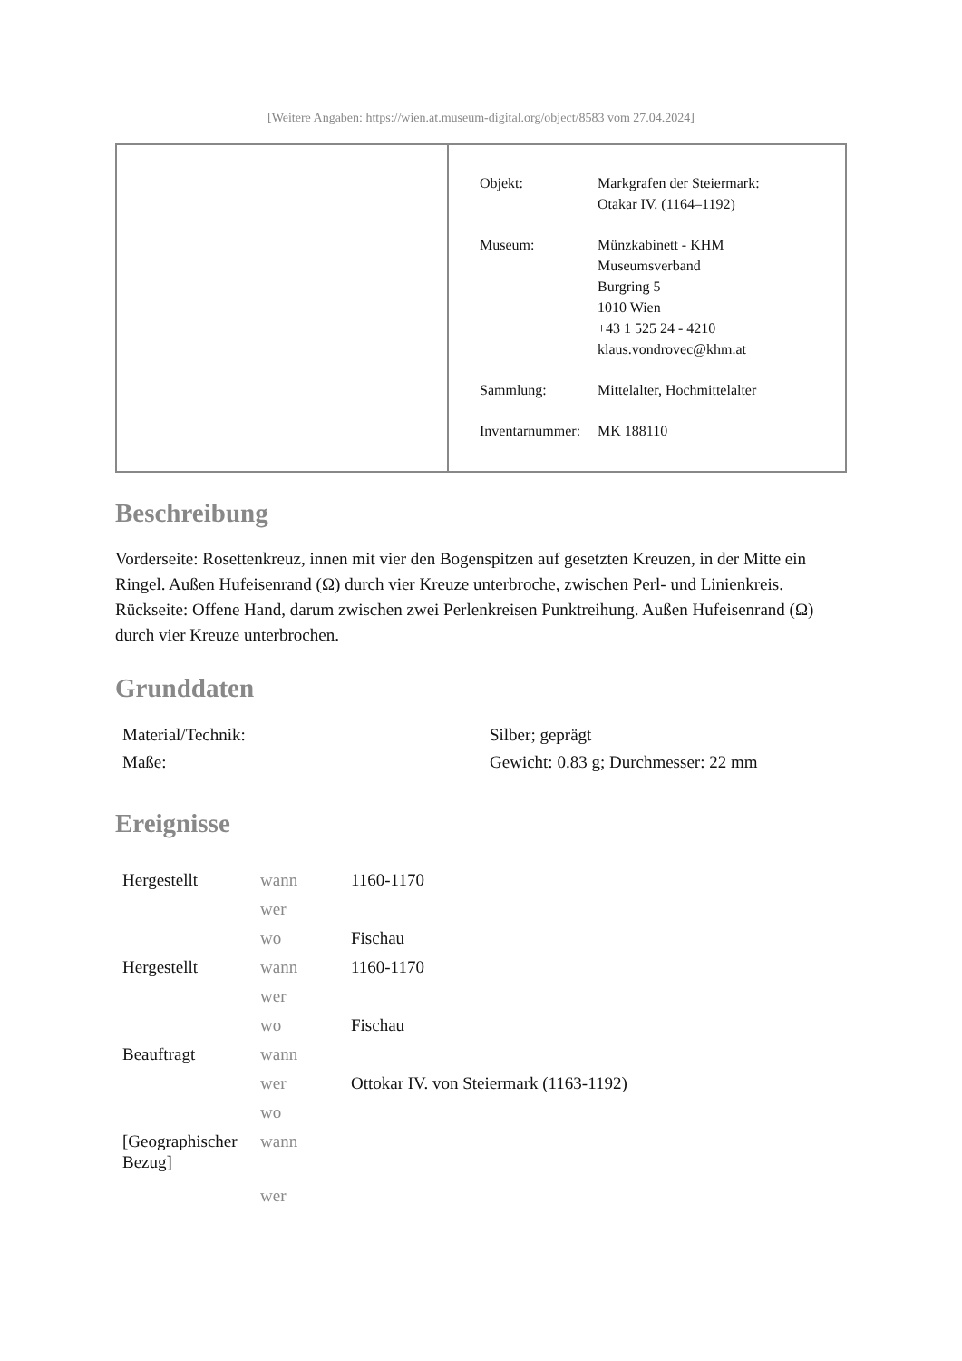[Weitere Angaben: https://wien.at.museum-digital.org/object/8583 vom 27.04.2024]
| Objekt: | Markgrafen der Steiermark: Otakar IV. (1164–1192) |
| Museum: | Münzkabinett - KHM Museumsverband Burgring 5 1010 Wien +43 1 525 24 - 4210 klaus.vondrovec@khm.at |
| Sammlung: | Mittelalter, Hochmittelalter |
| Inventarnummer: | MK 188110 |
Beschreibung
Vorderseite: Rosettenkreuz, innen mit vier den Bogenspitzen auf gesetzten Kreuzen, in der Mitte ein Ringel. Außen Hufeisenrand (Ω) durch vier Kreuze unterbroche, zwischen Perl- und Linienkreis.
Rückseite: Offene Hand, darum zwischen zwei Perlenkreisen Punktreihung. Außen Hufeisenrand (Ω) durch vier Kreuze unterbrochen.
Grunddaten
| Material/Technik: | Silber; geprägt |
| Maße: | Gewicht: 0.83 g; Durchmesser: 22 mm |
Ereignisse
| Hergestellt | wann | 1160-1170 |
| | wer | |
| | wo | Fischau |
| Hergestellt | wann | 1160-1170 |
| | wer | |
| | wo | Fischau |
| Beauftragt | wann | |
| | wer | Ottokar IV. von Steiermark (1163-1192) |
| | wo | |
| [Geographischer Bezug] | wann | |
| | wer | |